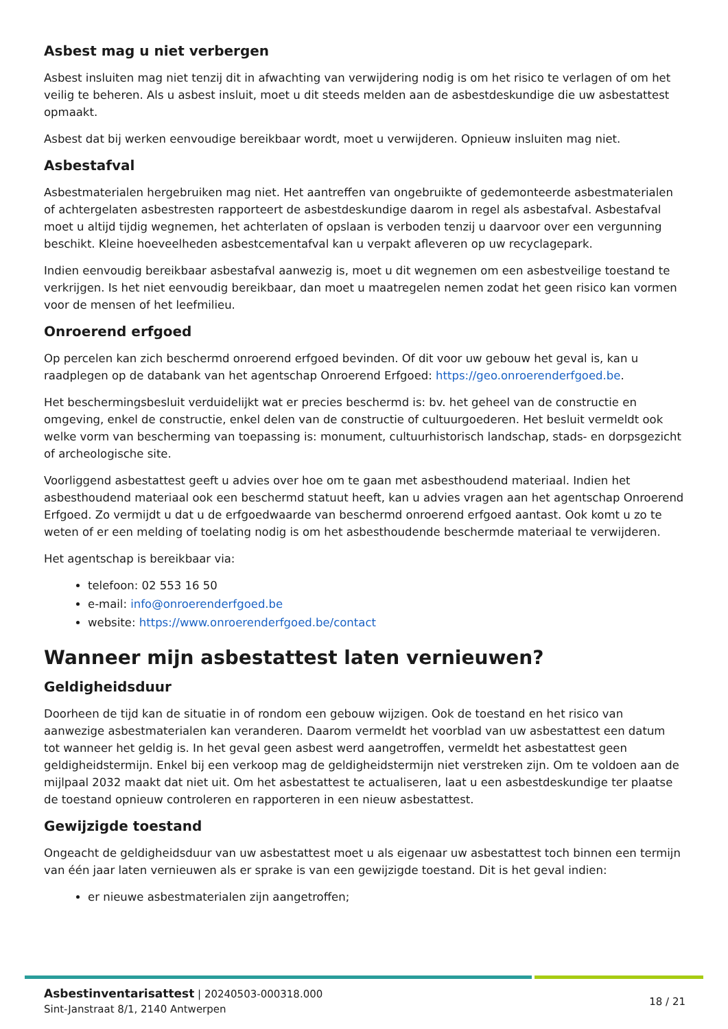Asbest mag u niet verbergen
Asbest insluiten mag niet tenzij dit in afwachting van verwijdering nodig is om het risico te verlagen of om het veilig te beheren. Als u asbest insluit, moet u dit steeds melden aan de asbestdeskundige die uw asbestattest opmaakt.
Asbest dat bij werken eenvoudige bereikbaar wordt, moet u verwijderen. Opnieuw insluiten mag niet.
Asbestafval
Asbestmaterialen hergebruiken mag niet. Het aantreffen van ongebruikte of gedemonteerde asbestmaterialen of achtergelaten asbestresten rapporteert de asbestdeskundige daarom in regel als asbestafval. Asbestafval moet u altijd tijdig wegnemen, het achterlaten of opslaan is verboden tenzij u daarvoor over een vergunning beschikt. Kleine hoeveelheden asbestcementafval kan u verpakt afleveren op uw recyclagepark.
Indien eenvoudig bereikbaar asbestafval aanwezig is, moet u dit wegnemen om een asbestveilige toestand te verkrijgen. Is het niet eenvoudig bereikbaar, dan moet u maatregelen nemen zodat het geen risico kan vormen voor de mensen of het leefmilieu.
Onroerend erfgoed
Op percelen kan zich beschermd onroerend erfgoed bevinden. Of dit voor uw gebouw het geval is, kan u raadplegen op de databank van het agentschap Onroerend Erfgoed: https://geo.onroerenderfgoed.be.
Het beschermingsbesluit verduidelijkt wat er precies beschermd is: bv. het geheel van de constructie en omgeving, enkel de constructie, enkel delen van de constructie of cultuurgoederen. Het besluit vermeldt ook welke vorm van bescherming van toepassing is: monument, cultuurhistorisch landschap, stads- en dorpsgezicht of archeologische site.
Voorliggend asbestattest geeft u advies over hoe om te gaan met asbesthoudend materiaal. Indien het asbesthoudend materiaal ook een beschermd statuut heeft, kan u advies vragen aan het agentschap Onroerend Erfgoed. Zo vermijdt u dat u de erfgoedwaarde van beschermd onroerend erfgoed aantast. Ook komt u zo te weten of er een melding of toelating nodig is om het asbesthoudende beschermde materiaal te verwijderen.
Het agentschap is bereikbaar via:
telefoon: 02 553 16 50
e-mail: info@onroerenderfgoed.be
website: https://www.onroerenderfgoed.be/contact
Wanneer mijn asbestattest laten vernieuwen?
Geldigheidsduur
Doorheen de tijd kan de situatie in of rondom een gebouw wijzigen. Ook de toestand en het risico van aanwezige asbestmaterialen kan veranderen. Daarom vermeldt het voorblad van uw asbestattest een datum tot wanneer het geldig is. In het geval geen asbest werd aangetroffen, vermeldt het asbestattest geen geldigheidstermijn. Enkel bij een verkoop mag de geldigheidstermijn niet verstreken zijn. Om te voldoen aan de mijlpaal 2032 maakt dat niet uit. Om het asbestattest te actualiseren, laat u een asbestdeskundige ter plaatse de toestand opnieuw controleren en rapporteren in een nieuw asbestattest.
Gewijzigde toestand
Ongeacht de geldigheidsduur van uw asbestattest moet u als eigenaar uw asbestattest toch binnen een termijn van één jaar laten vernieuwen als er sprake is van een gewijzigde toestand. Dit is het geval indien:
er nieuwe asbestmaterialen zijn aangetroffen;
Asbestinventarisattest | 20240503-000318.000
Sint-Janstraat 8/1, 2140 Antwerpen
18 / 21